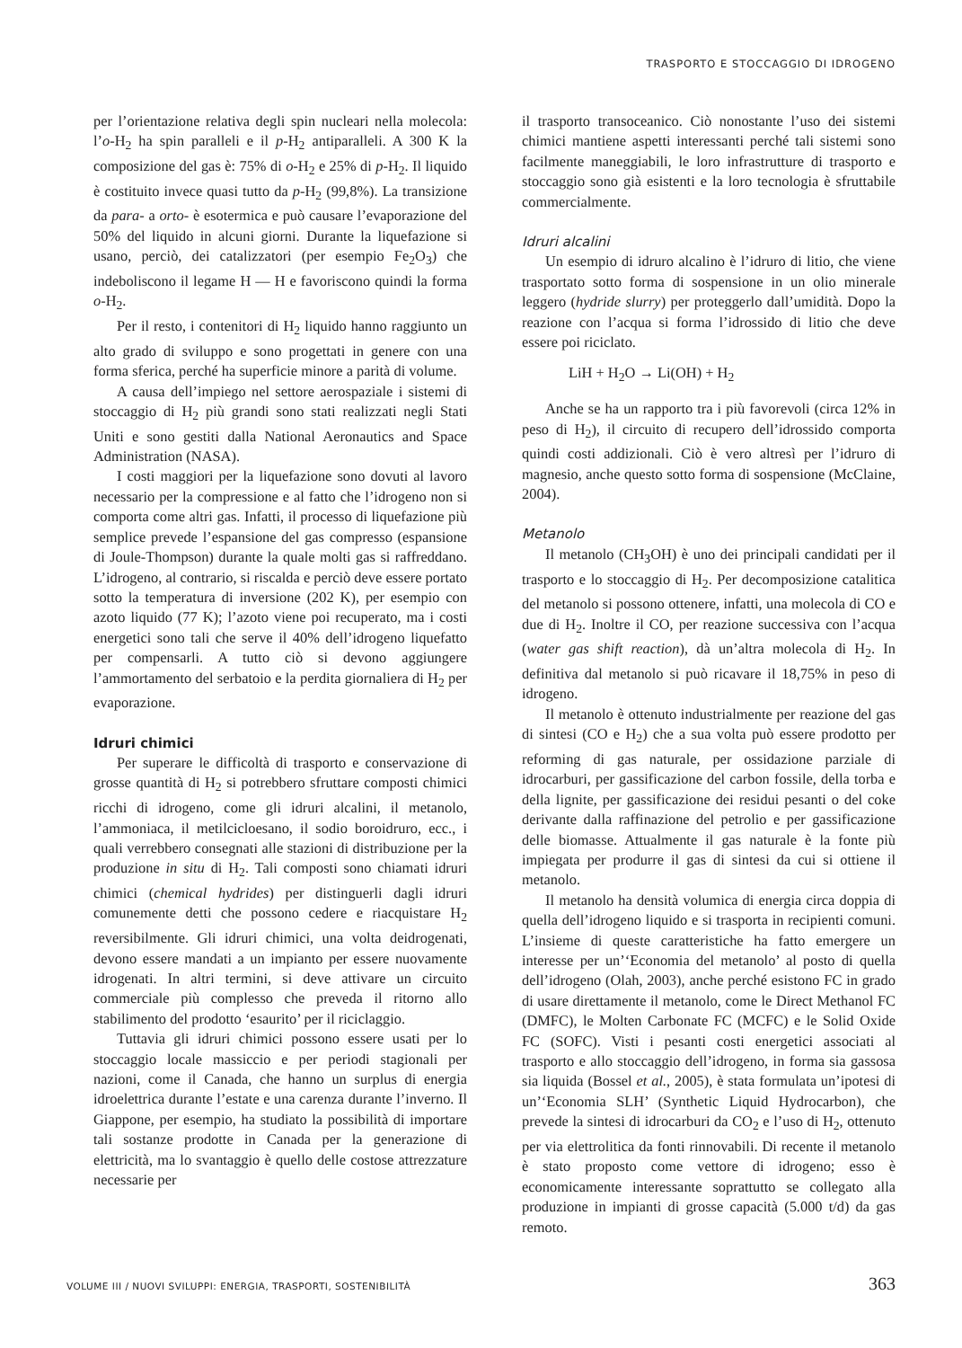TRASPORTO E STOCCAGGIO DI IDROGENO
per l’orientazione relativa degli spin nucleari nella molecola: l’o-H<sub>2</sub> ha spin paralleli e il p-H<sub>2</sub> antiparalleli. A 300 K la composizione del gas è: 75% di o-H<sub>2</sub> e 25% di p-H<sub>2</sub>. Il liquido è costituito invece quasi tutto da p-H<sub>2</sub> (99,8%). La transizione da para- a orto- è esotermica e può causare l’evaporazione del 50% del liquido in alcuni giorni. Durante la liquefazione si usano, perciò, dei catalizzatori (per esempio Fe<sub>2</sub>O<sub>3</sub>) che indeboliscono il legame H — H e favoriscono quindi la forma o-H<sub>2</sub>.
Per il resto, i contenitori di H<sub>2</sub> liquido hanno raggiunto un alto grado di sviluppo e sono progettati in genere con una forma sferica, perché ha superficie minore a parità di volume.
A causa dell’impiego nel settore aerospaziale i sistemi di stoccaggio di H<sub>2</sub> più grandi sono stati realizzati negli Stati Uniti e sono gestiti dalla National Aeronautics and Space Administration (NASA).
I costi maggiori per la liquefazione sono dovuti al lavoro necessario per la compressione e al fatto che l’idrogeno non si comporta come altri gas. Infatti, il processo di liquefazione più semplice prevede l’espansione del gas compresso (espansione di Joule-Thompson) durante la quale molti gas si raffreddano. L’idrogeno, al contrario, si riscalda e perciò deve essere portato sotto la temperatura di inversione (202 K), per esempio con azoto liquido (77 K); l’azoto viene poi recuperato, ma i costi energetici sono tali che serve il 40% dell’idrogeno liquefatto per compensarli. A tutto ciò si devono aggiungere l’ammortamento del serbatoio e la perdita giornaliera di H<sub>2</sub> per evaporazione.
Idruri chimici
Per superare le difficoltà di trasporto e conservazione di grosse quantità di H<sub>2</sub> si potrebbero sfruttare composti chimici ricchi di idrogeno, come gli idruri alcalini, il metanolo, l’ammoniaca, il metilcicloesano, il sodio boroidruro, ecc., i quali verrebbero consegnati alle stazioni di distribuzione per la produzione in situ di H<sub>2</sub>. Tali composti sono chiamati idruri chimici (chemical hydrides) per distinguerli dagli idruri comunemente detti che possono cedere e riacquistare H<sub>2</sub> reversibilmente. Gli idruri chimici, una volta deidrogenati, devono essere mandati a un impianto per essere nuovamente idrogenati. In altri termini, si deve attivare un circuito commerciale più complesso che preveda il ritorno allo stabilimento del prodotto ‘esaurito’ per il riciclaggio.
Tuttavia gli idruri chimici possono essere usati per lo stoccaggio locale massiccio e per periodi stagionali per nazioni, come il Canada, che hanno un surplus di energia idroelettrica durante l’estate e una carenza durante l’inverno. Il Giappone, per esempio, ha studiato la possibilità di importare tali sostanze prodotte in Canada per la generazione di elettricità, ma lo svantaggio è quello delle costose attrezzature necessarie per
il trasporto transoceanico. Ciò nonostante l’uso dei sistemi chimici mantiene aspetti interessanti perché tali sistemi sono facilmente maneggiabili, le loro infrastrutture di trasporto e stoccaggio sono già esistenti e la loro tecnologia è sfruttabile commercialmente.
Idruri alcalini
Un esempio di idruro alcalino è l’idruro di litio, che viene trasportato sotto forma di sospensione in un olio minerale leggero (hydride slurry) per proteggerlo dall’umidità. Dopo la reazione con l’acqua si forma l’idrossido di litio che deve essere poi riciclato.
LiH + H<sub>2</sub>O → Li(OH) + H<sub>2</sub>
Anche se ha un rapporto tra i più favorevoli (circa 12% in peso di H<sub>2</sub>), il circuito di recupero dell’idrossido comporta quindi costi addizionali. Ciò è vero altresì per l’idruro di magnesio, anche questo sotto forma di sospensione (McClaine, 2004).
Metanolo
Il metanolo (CH<sub>3</sub>OH) è uno dei principali candidati per il trasporto e lo stoccaggio di H<sub>2</sub>. Per decomposizione catalitica del metanolo si possono ottenere, infatti, una molecola di CO e due di H<sub>2</sub>. Inoltre il CO, per reazione successiva con l’acqua (water gas shift reaction), dà un’altra molecola di H<sub>2</sub>. In definitiva dal metanolo si può ricavare il 18,75% in peso di idrogeno.
Il metanolo è ottenuto industrialmente per reazione del gas di sintesi (CO e H<sub>2</sub>) che a sua volta può essere prodotto per reforming di gas naturale, per ossidazione parziale di idrocarburi, per gassificazione del carbon fossile, della torba e della lignite, per gassificazione dei residui pesanti o del coke derivante dalla raffinazione del petrolio e per gassificazione delle biomasse. Attualmente il gas naturale è la fonte più impiegata per produrre il gas di sintesi da cui si ottiene il metanolo.
Il metanolo ha densità volumica di energia circa doppia di quella dell’idrogeno liquido e si trasporta in recipienti comuni. L’insieme di queste caratteristiche ha fatto emergere un interesse per un’‘Economia del metanolo’ al posto di quella dell’idrogeno (Olah, 2003), anche perché esistono FC in grado di usare direttamente il metanolo, come le Direct Methanol FC (DMFC), le Molten Carbonate FC (MCFC) e le Solid Oxide FC (SOFC). Visti i pesanti costi energetici associati al trasporto e allo stoccaggio dell’idrogeno, in forma sia gassosa sia liquida (Bossel et al., 2005), è stata formulata un’ipotesi di un’‘Economia SLH’ (Synthetic Liquid Hydrocarbon), che prevede la sintesi di idrocarburi da CO<sub>2</sub> e l’uso di H<sub>2</sub>, ottenuto per via elettrolitica da fonti rinnovabili. Di recente il metanolo è stato proposto come vettore di idrogeno; esso è economicamente interessante soprattutto se collegato alla produzione in impianti di grosse capacità (5.000 t/d) da gas remoto.
VOLUME III / NUOVI SVILUPPI: ENERGIA, TRASPORTI, SOSTENIBILITÀ 363